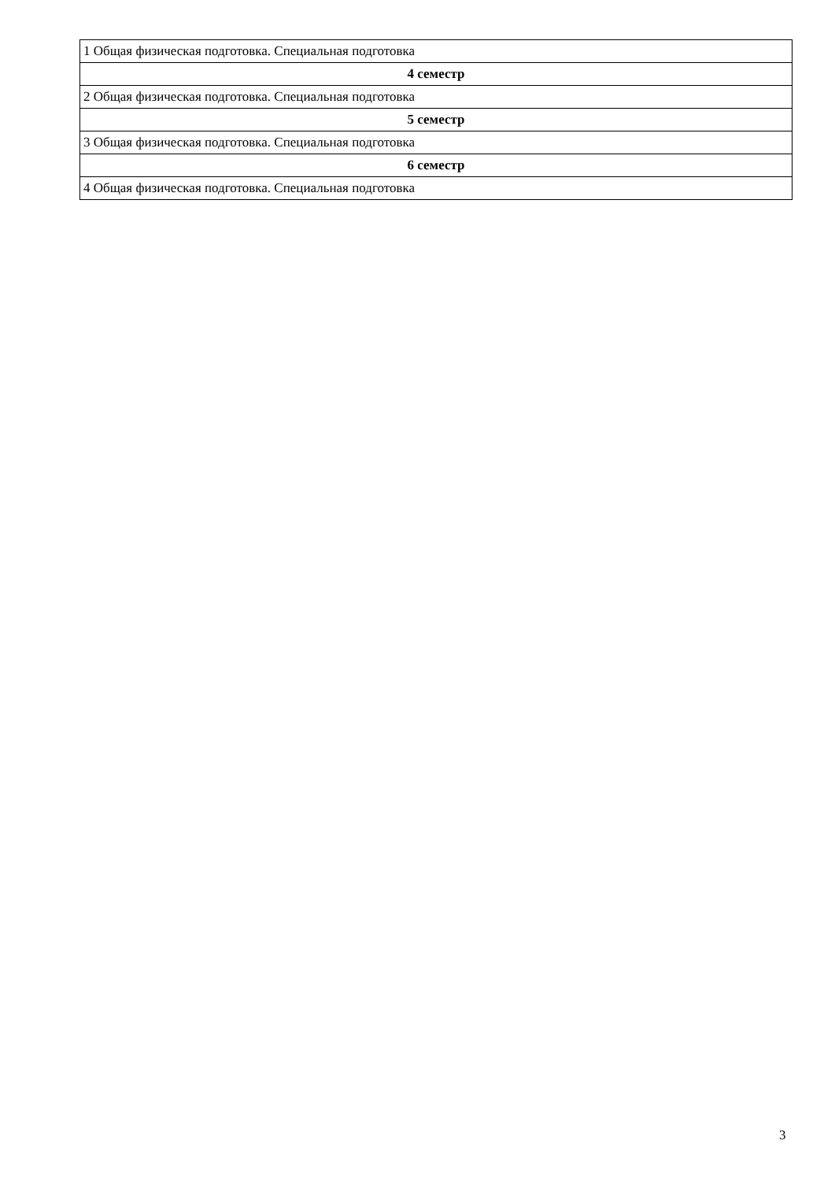| 1 Общая физическая подготовка. Специальная подготовка |
| 4 семестр |
| 2 Общая физическая подготовка. Специальная подготовка |
| 5 семестр |
| 3 Общая физическая подготовка. Специальная подготовка |
| 6 семестр |
| 4 Общая физическая подготовка. Специальная подготовка |
3